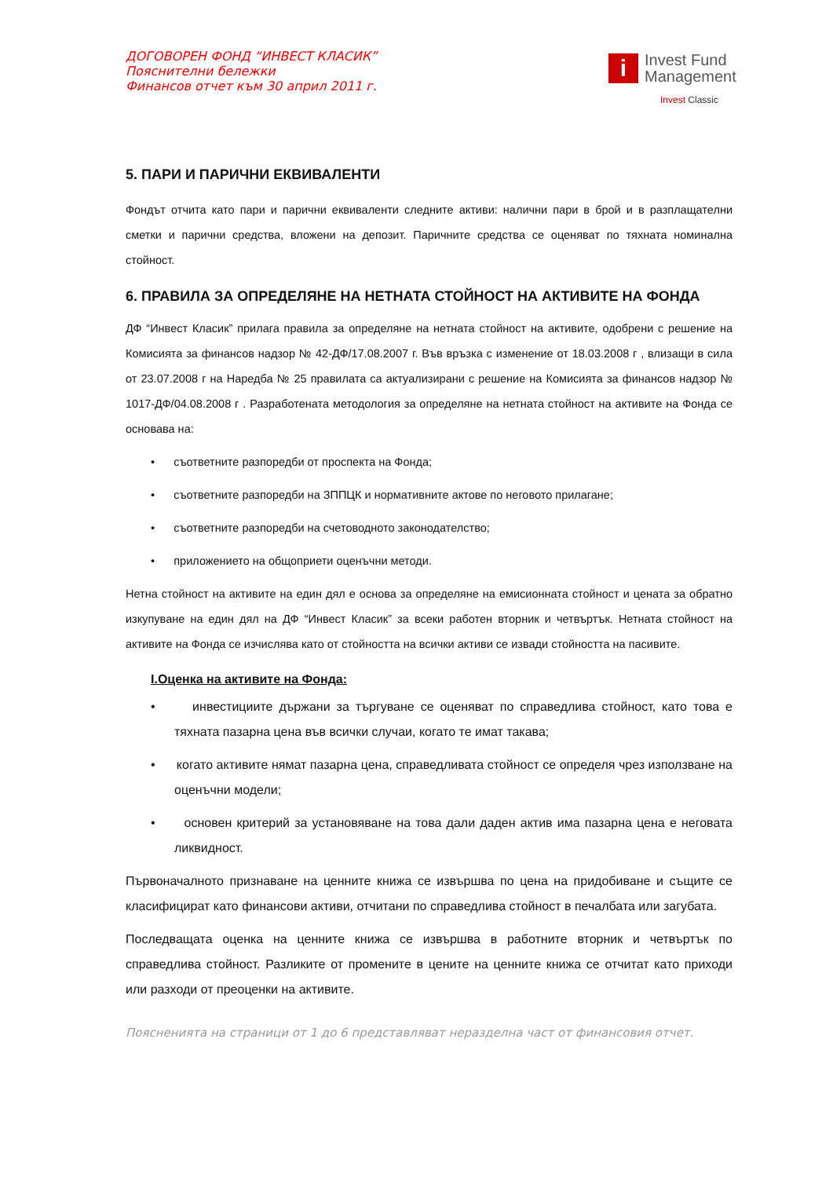ДОГОВОРЕН ФОНД “ИНВЕСТ КЛАСИК”
Пояснителни бележки
Финансов отчет към 30 април 2011 г.
i
Invest Fund
Management
Invest Classic
5. ПАРИ И ПАРИЧНИ ЕКВИВАЛЕНТИ
Фондът отчита като пари и парични еквиваленти следните активи: налични пари в брой и в разплащателни сметки и парични средства, вложени на депозит. Паричните средства се оценяват по тяхната номинална стойност.
6. ПРАВИЛА ЗА ОПРЕДЕЛЯНЕ НА НЕТНАТА СТОЙНОСТ НА АКТИВИТЕ НА ФОНДА
ДФ “Инвест Класик” прилага правила за определяне на нетната стойност на активите, одобрени с решение на Комисията за финансов надзор № 42-ДФ/17.08.2007 г. Във връзка с изменение от 18.03.2008 г , влизащи в сила от 23.07.2008 г на Наредба № 25 правилата са актуализирани с решение на Комисията за финансов надзор № 1017-ДФ/04.08.2008 г . Разработената методология за определяне на нетната стойност на активите на Фонда се основава на:
• съответните разпоредби от проспекта на Фонда;
• съответните разпоредби на ЗППЦК и нормативните актове по неговото прилагане;
• съответните разпоредби на счетоводното законодателство;
• приложението на общоприети оценъчни методи.
Нетна стойност на активите на един дял е основа за определяне на емисионната стойност и цената за обратно изкупуване на един дял на ДФ “Инвест Класик” за всеки работен вторник и четвъртък. Нетната стойност на активите на Фонда се изчислява като от стойността на всички активи се извади стойността на пасивите.
I.Оценка на активите на Фонда:
• инвестициите държани за търгуване се оценяват по справедлива стойност, като това е тяхната пазарна цена във всички случаи, когато те имат такава;
• когато активите нямат пазарна цена, справедливата стойност се определя чрез използване на оценъчни модели;
• основен критерий за установяване на това дали даден актив има пазарна цена е неговата ликвидност.
Първоначалното признаване на ценните книжа се извършва по цена на придобиване и същите се класифицират като финансови активи, отчитани по справедлива стойност в печалбата или загубата.
Последващата оценка на ценните книжа се извършва в работните вторник и четвъртък по справедлива стойност. Разликите от промените в цените на ценните книжа се отчитат като приходи или разходи от преоценки на активите.
Поясненията на страници от 1 до 6 представляват неразделна част от финансовия отчет.